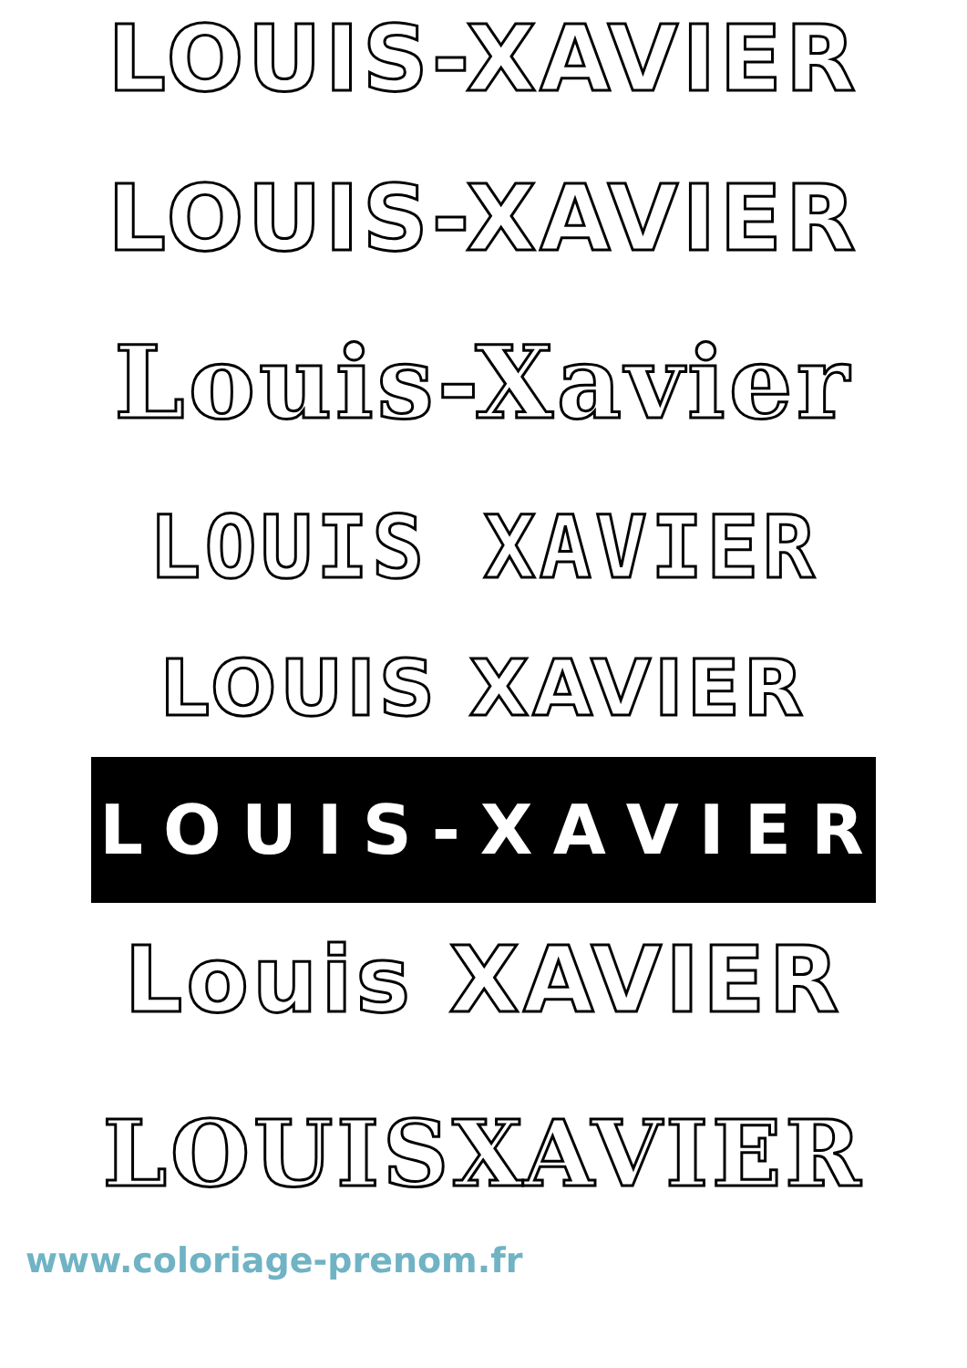LOUIS-XAVIER
LOUIS-XAVIER
Louis-Xavier
LOUIS XAVIER
LOUIS XAVIER
LOUIS - XAVIER
Louis XAVIER
LOUISXAVIER
www.coloriage-prenom.fr